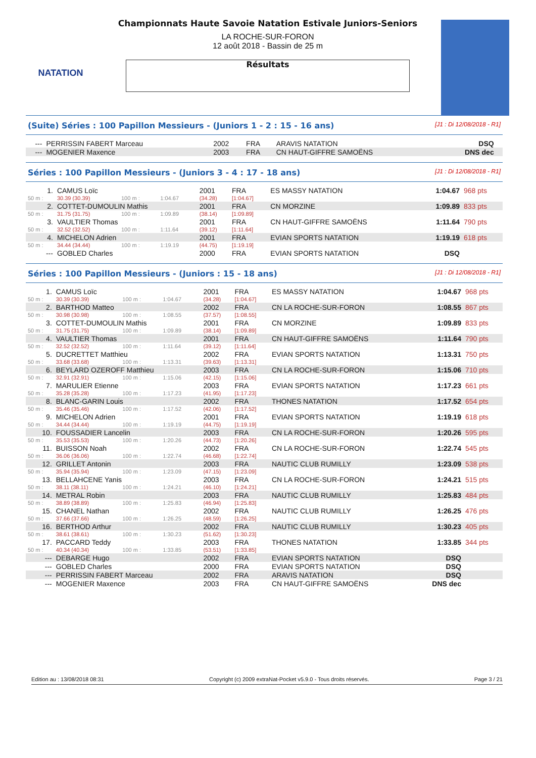NATATION
Championnats Haute Savoie Natation Estivale Juniors-Seniors
LA ROCHE-SUR-FORON
12 août 2018 - Bassin de 25 m
Résultats
(Suite) Séries : 100 Papillon Messieurs - (Juniors 1 - 2 : 15 - 16 ans) [J1 : Di 12/08/2018 - R1]
| --- | PERRISSIN FABERT Marceau | 2002 | FRA | ARAVIS NATATION | DSQ | |
| --- | MOGENIER Maxence | 2003 | FRA | CN HAUT-GIFFRE SAMOËNS | DNS dec | |
Séries : 100 Papillon Messieurs - (Juniors 3 - 4 : 17 - 18 ans) [J1 : Di 12/08/2018 - R1]
| 1. | CAMUS Loïc | | | 2001 | FRA | ES MASSY NATATION | 1:04.67 | 968 pts |
| 50 m : | 30.39 (30.39) | 100 m : | 1:04.67 | (34.28) | [1:04.67] | | | |
| 2. | COTTET-DUMOULIN Mathis | | | 2001 | FRA | CN MORZINE | 1:09.89 | 833 pts |
| 50 m : | 31.75 (31.75) | 100 m : | 1:09.89 | (38.14) | [1:09.89] | | | |
| 3. | VAULTIER Thomas | | | 2001 | FRA | CN HAUT-GIFFRE SAMOËNS | 1:11.64 | 790 pts |
| 50 m : | 32.52 (32.52) | 100 m : | 1:11.64 | (39.12) | [1:11.64] | | | |
| 4. | MICHELON Adrien | | | 2001 | FRA | EVIAN SPORTS NATATION | 1:19.19 | 618 pts |
| 50 m : | 34.44 (34.44) | 100 m : | 1:19.19 | (44.75) | [1:19.19] | | | |
| --- | GOBLED Charles | | | 2000 | FRA | EVIAN SPORTS NATATION | DSQ | |
Séries : 100 Papillon Messieurs - (Juniors : 15 - 18 ans) [J1 : Di 12/08/2018 - R1]
| 1. | CAMUS Loïc | | | 2001 | FRA | ES MASSY NATATION | 1:04.67 | 968 pts |
| 50 m : | 30.39 (30.39) | 100 m : | 1:04.67 | (34.28) | [1:04.67] | | | |
| 2. | BARTHOD Matteo | | | 2002 | FRA | CN LA ROCHE-SUR-FORON | 1:08.55 | 867 pts |
| 50 m : | 30.98 (30.98) | 100 m : | 1:08.55 | (37.57) | [1:08.55] | | | |
| 3. | COTTET-DUMOULIN Mathis | | | 2001 | FRA | CN MORZINE | 1:09.89 | 833 pts |
| 50 m : | 31.75 (31.75) | 100 m : | 1:09.89 | (38.14) | [1:09.89] | | | |
| 4. | VAULTIER Thomas | | | 2001 | FRA | CN HAUT-GIFFRE SAMOËNS | 1:11.64 | 790 pts |
| 50 m : | 32.52 (32.52) | 100 m : | 1:11.64 | (39.12) | [1:11.64] | | | |
| 5. | DUCRETTET Matthieu | | | 2002 | FRA | EVIAN SPORTS NATATION | 1:13.31 | 750 pts |
| 50 m : | 33.68 (33.68) | 100 m : | 1:13.31 | (39.63) | [1:13.31] | | | |
| 6. | BEYLARD OZEROFF Matthieu | | | 2003 | FRA | CN LA ROCHE-SUR-FORON | 1:15.06 | 710 pts |
| 50 m : | 32.91 (32.91) | 100 m : | 1:15.06 | (42.15) | [1:15.06] | | | |
| 7. | MARULIER Etienne | | | 2003 | FRA | EVIAN SPORTS NATATION | 1:17.23 | 661 pts |
| 50 m : | 35.28 (35.28) | 100 m : | 1:17.23 | (41.95) | [1:17.23] | | | |
| 8. | BLANC-GARIN Louis | | | 2002 | FRA | THONES NATATION | 1:17.52 | 654 pts |
| 50 m : | 35.46 (35.46) | 100 m : | 1:17.52 | (42.06) | [1:17.52] | | | |
| 9. | MICHELON Adrien | | | 2001 | FRA | EVIAN SPORTS NATATION | 1:19.19 | 618 pts |
| 50 m : | 34.44 (34.44) | 100 m : | 1:19.19 | (44.75) | [1:19.19] | | | |
| 10. | FOUSSADIER Lancelin | | | 2003 | FRA | CN LA ROCHE-SUR-FORON | 1:20.26 | 595 pts |
| 50 m : | 35.53 (35.53) | 100 m : | 1:20.26 | (44.73) | [1:20.26] | | | |
| 11. | BUISSON Noah | | | 2002 | FRA | CN LA ROCHE-SUR-FORON | 1:22.74 | 545 pts |
| 50 m : | 36.06 (36.06) | 100 m : | 1:22.74 | (46.68) | [1:22.74] | | | |
| 12. | GRILLET Antonin | | | 2003 | FRA | NAUTIC CLUB RUMILLY | 1:23.09 | 538 pts |
| 50 m : | 35.94 (35.94) | 100 m : | 1:23.09 | (47.15) | [1:23.09] | | | |
| 13. | BELLAHCENE Yanis | | | 2003 | FRA | CN LA ROCHE-SUR-FORON | 1:24.21 | 515 pts |
| 50 m : | 38.11 (38.11) | 100 m : | 1:24.21 | (46.10) | [1:24.21] | | | |
| 14. | METRAL Robin | | | 2003 | FRA | NAUTIC CLUB RUMILLY | 1:25.83 | 484 pts |
| 50 m : | 38.89 (38.89) | 100 m : | 1:25.83 | (46.94) | [1:25.83] | | | |
| 15. | CHANEL Nathan | | | 2002 | FRA | NAUTIC CLUB RUMILLY | 1:26.25 | 476 pts |
| 50 m : | 37.66 (37.66) | 100 m : | 1:26.25 | (48.59) | [1:26.25] | | | |
| 16. | BERTHOD Arthur | | | 2002 | FRA | NAUTIC CLUB RUMILLY | 1:30.23 | 405 pts |
| 50 m : | 38.61 (38.61) | 100 m : | 1:30.23 | (51.62) | [1:30.23] | | | |
| 17. | PACCARD Teddy | | | 2003 | FRA | THONES NATATION | 1:33.85 | 344 pts |
| 50 m : | 40.34 (40.34) | 100 m : | 1:33.85 | (53.51) | [1:33.85] | | | |
| --- | DEBARGE Hugo | | | 2002 | FRA | EVIAN SPORTS NATATION | DSQ | |
| --- | GOBLED Charles | | | 2000 | FRA | EVIAN SPORTS NATATION | DSQ | |
| --- | PERRISSIN FABERT Marceau | | | 2002 | FRA | ARAVIS NATATION | DSQ | |
| --- | MOGENIER Maxence | | | 2003 | FRA | CN HAUT-GIFFRE SAMOËNS | DNS dec | |
Edition au : 13/08/2018 08:31 Copyright (c) 2009 extraNat-Pocket v5.9.0 - Tous droits réservés. Page 3 / 21